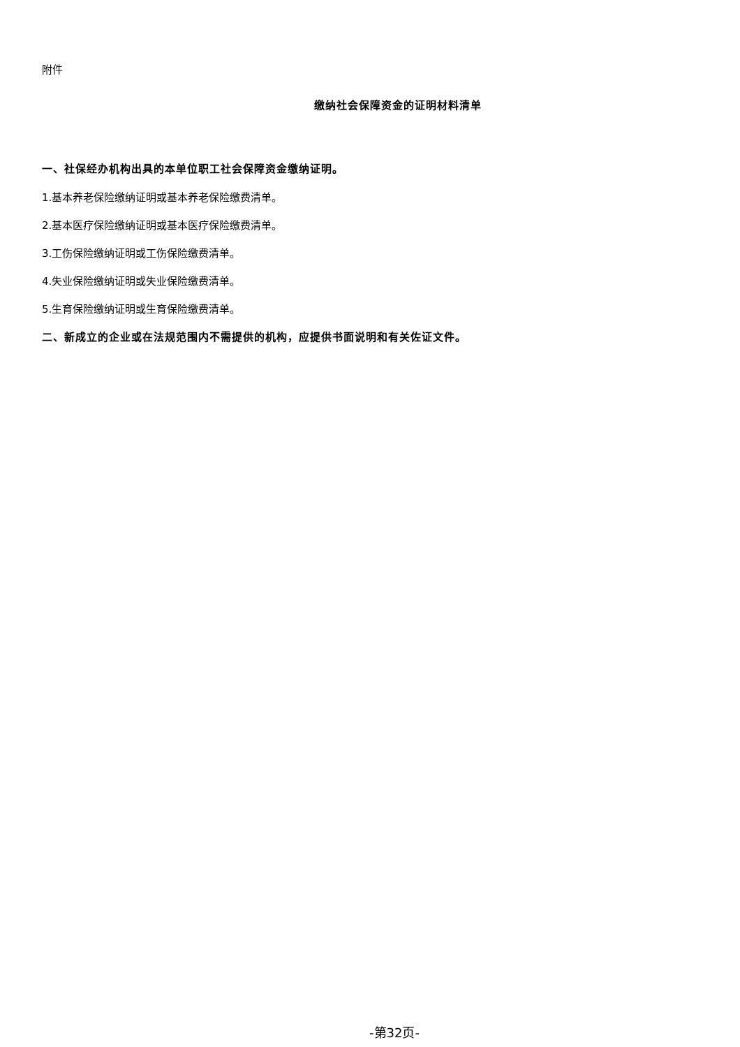附件
缴纳社会保障资金的证明材料清单
一、社保经办机构出具的本单位职工社会保障资金缴纳证明。
1.基本养老保险缴纳证明或基本养老保险缴费清单。
2.基本医疗保险缴纳证明或基本医疗保险缴费清单。
3.工伤保险缴纳证明或工伤保险缴费清单。
4.失业保险缴纳证明或失业保险缴费清单。
5.生育保险缴纳证明或生育保险缴费清单。
二、新成立的企业或在法规范围内不需提供的机构，应提供书面说明和有关佐证文件。
-第32页-